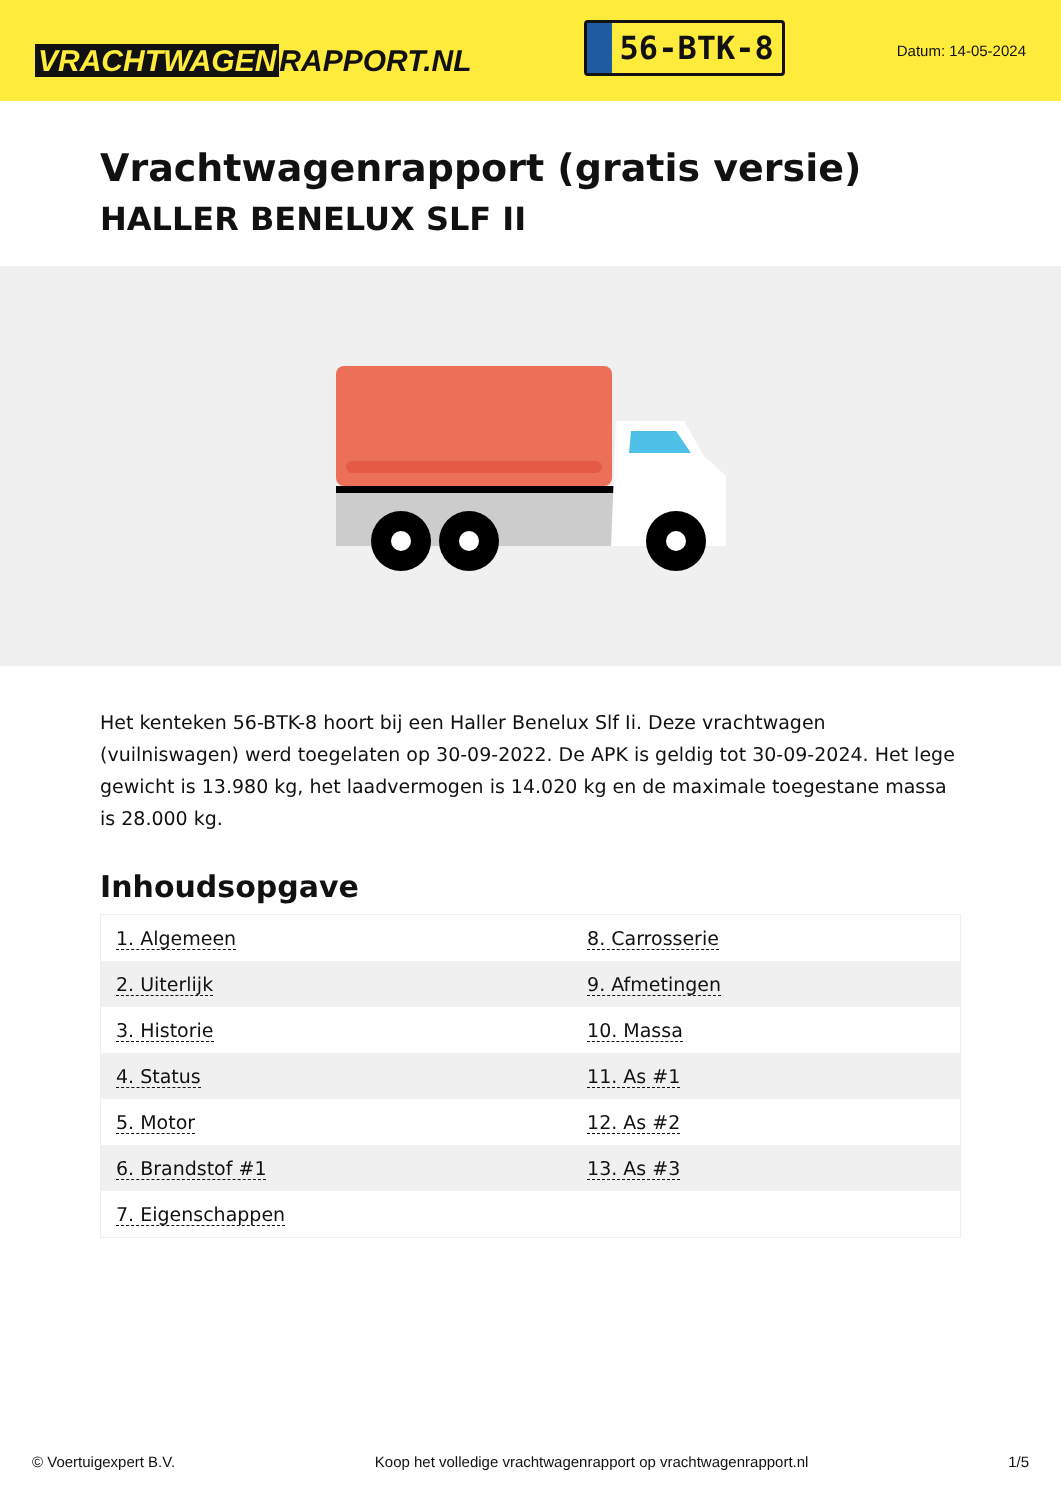VRACHTWAGEN RAPPORT.NL
56-BTK-8
Datum: 14-05-2024
Vrachtwagenrapport (gratis versie)
HALLER BENELUX SLF II
Het kenteken 56-BTK-8 hoort bij een Haller Benelux Slf Ii. Deze vrachtwagen (vuilniswagen) werd toegelaten op 30-09-2022. De APK is geldig tot 30-09-2024. Het lege gewicht is 13.980 kg, het laadvermogen is 14.020 kg en de maximale toegestane massa is 28.000 kg.
Inhoudsopgave
| 1. Algemeen | 8. Carrosserie |
| 2. Uiterlijk | 9. Afmetingen |
| 3. Historie | 10. Massa |
| 4. Status | 11. As #1 |
| 5. Motor | 12. As #2 |
| 6. Brandstof #1 | 13. As #3 |
| 7. Eigenschappen | |
© Voertuigexpert B.V. Koop het volledige vrachtwagenrapport op vrachtwagenrapport.nl 1/5